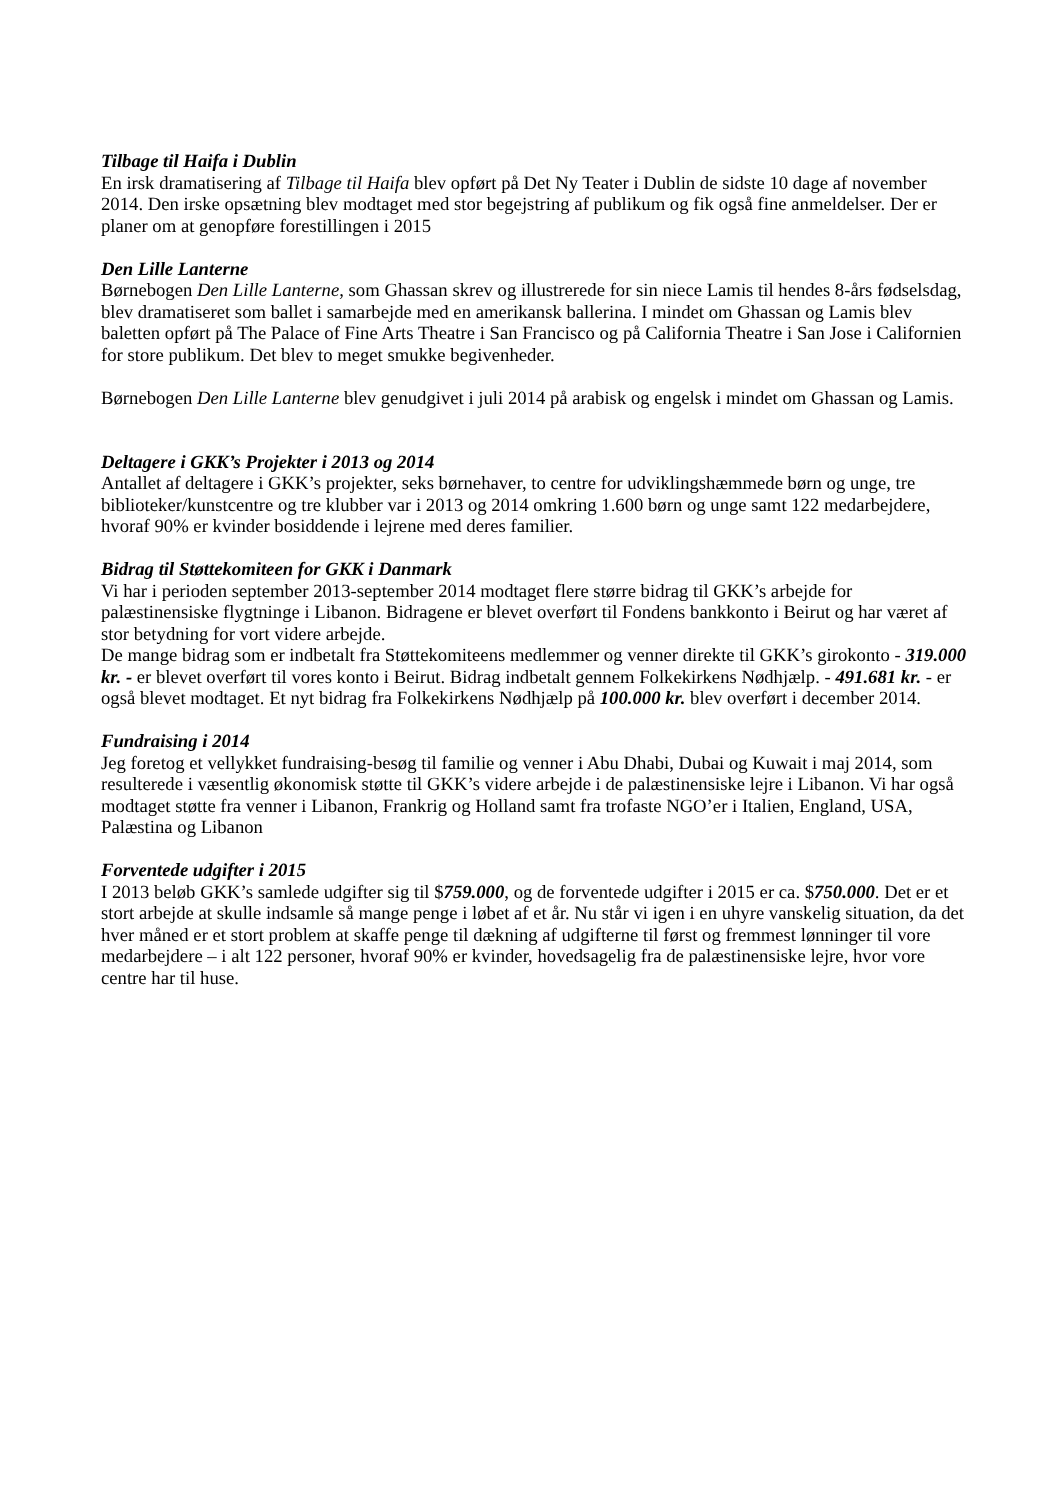Tilbage til Haifa i Dublin
En irsk dramatisering af Tilbage til Haifa blev opført på Det Ny Teater i Dublin de sidste 10 dage af november 2014. Den irske opsætning blev modtaget med stor begejstring af publikum og fik også fine anmeldelser. Der er planer om at genopføre forestillingen i 2015
Den Lille Lanterne
Børnebogen Den Lille Lanterne, som Ghassan skrev og illustrerede for sin niece Lamis til hendes 8-års fødselsdag, blev dramatiseret som ballet i samarbejde med en amerikansk ballerina. I mindet om Ghassan og Lamis blev baletten opført på The Palace of Fine Arts Theatre i San Francisco og på California Theatre i San Jose i Californien for store publikum. Det blev to meget smukke begivenheder.
Børnebogen Den Lille Lanterne blev genudgivet i juli 2014 på arabisk og engelsk i mindet om Ghassan og Lamis.
Deltagere i GKK’s Projekter i 2013 og 2014
Antallet af deltagere i GKK’s projekter, seks børnehaver, to centre for udviklingshæmmede børn og unge, tre biblioteker/kunstcentre og tre klubber var i 2013 og 2014 omkring 1.600 børn og unge samt 122 medarbejdere, hvoraf 90% er kvinder bosiddende i lejrene med deres familier.
Bidrag til Støttekomiteen for GKK i Danmark
Vi har i perioden september 2013-september 2014 modtaget flere større bidrag til GKK’s arbejde for palæstinensiske flygtninge i Libanon. Bidragene er blevet overført til Fondens bankkonto i Beirut og har været af stor betydning for vort videre arbejde.
De mange bidrag som er indbetalt fra Støttekomiteens medlemmer og venner direkte til GKK’s girokonto - 319.000 kr. - er blevet overført til vores konto i Beirut. Bidrag indbetalt gennem Folkekirkens Nødhjælp. - 491.681 kr. - er også blevet modtaget. Et nyt bidrag fra Folkekirkens Nødhjælp på 100.000 kr. blev overført i december 2014.
Fundraising i 2014
Jeg foretog et vellykket fundraising-besøg til familie og venner i Abu Dhabi, Dubai og Kuwait i maj 2014, som resulterede i væsentlig økonomisk støtte til GKK’s videre arbejde i de palæstinensiske lejre i Libanon. Vi har også modtaget støtte fra venner i Libanon, Frankrig og Holland samt fra trofaste NGO’er i Italien, England, USA, Palæstina og Libanon
Forventede udgifter i 2015
I 2013 beløb GKK’s samlede udgifter sig til $759.000, og de forventede udgifter i 2015 er ca. $750.000. Det er et stort arbejde at skulle indsamle så mange penge i løbet af et år. Nu står vi igen i en uhyre vanskelig situation, da det hver måned er et stort problem at skaffe penge til dækning af udgifterne til først og fremmest lønninger til vore medarbejdere – i alt 122 personer, hvoraf 90% er kvinder, hovedsagelig fra de palæstinensiske lejre, hvor vore centre har til huse.